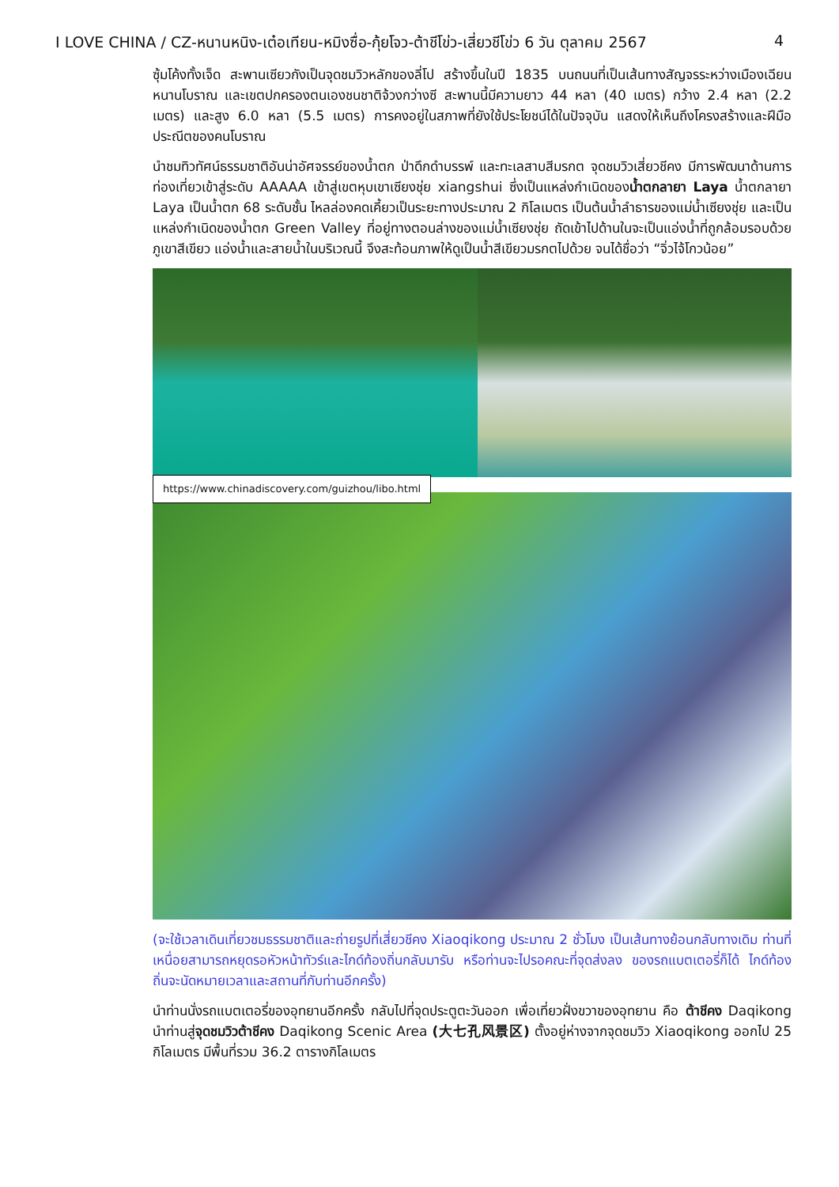I LOVE CHINA / CZ-หนานหนิง-เต๋อเทียน-หมิงซื่อ-กุ้ยโจว-ต้าชีโข่ว-เสี่ยวชีโข่ว 6 วัน ตุลาคม 2567 4
ซุ้มโค้งทั้งเจ็ด สะพานเซียวกังเป็นจุดชมวิวหลักของลี่โป สร้างขึ้นในปี 1835 บนถนนที่เป็นเส้นทางสัญจรระหว่างเมืองเฉียนหนานโบราณ และเขตปกครองตนเองชนชาติจ้วงกว่างซี สะพานนี้มีความยาว 44 หลา (40 เมตร) กว้าง 2.4 หลา (2.2 เมตร) และสูง 6.0 หลา (5.5 เมตร) การคงอยู่ในสภาพที่ยังใช้ประโยชน์ได้ในปัจจุบัน แสดงให้เห็นถึงโครงสร้างและฝีมือประณีตของคนโบราณ
นำชมทิวทัศน์ธรรมชาติอันน่าอัศจรรย์ของน้ำตก ป่าดึกดำบรรพ์ และทะเลสาบสีมรกต จุดชมวิวเสี่ยวชีคง มีการพัฒนาด้านการท่องเที่ยวเข้าสู่ระดับ AAAAA เข้าสู่เขตหุบเขาเซียงชุ่ย xiangshui ซึ่งเป็นแหล่งกำเนิดของน้ำตกลายา Laya น้ำตกลายา Laya เป็นน้ำตก 68 ระดับชั้น ไหลล่องคดเคี้ยวเป็นระยะทางประมาณ 2 กิโลเมตร เป็นต้นน้ำลำธารของแม่น้ำเซียงชุ่ย และเป็นแหล่งกำเนิดของน้ำตก Green Valley ที่อยู่ทางตอนล่างของแม่น้ำเซียงชุ่ย ถัดเข้าไปด้านในจะเป็นแอ่งน้ำที่ถูกล้อมรอบด้วยภูเขาสีเขียว แอ่งน้ำและสายน้ำในบริเวณนี้ จึงสะท้อนภาพให้ดูเป็นน้ำสีเขียวมรกตไปด้วย จนได้ชื่อว่า “จิ่วไจ้โกวน้อย”
https://www.chinadiscovery.com/guizhou/libo.html
(จะใช้เวลาเดินเที่ยวชมธรรมชาติและถ่ายรูปที่เสี่ยวชีคง Xiaoqikong ประมาณ 2 ชั่วโมง เป็นเส้นทางย้อนกลับทางเดิม ท่านที่เหนื่อยสามารถหยุดรอหัวหน้าทัวร์และไกด์ท้องถิ่นกลับมารับ หรือท่านจะไปรอคณะที่จุดส่งลง ของรถแบตเตอรี่ก็ได้ ไกด์ท้องถิ่นจะนัดหมายเวลาและสถานที่กับท่านอีกครั้ง)
นำท่านนั่งรถแบตเตอรี่ของอุทยานอีกครั้ง กลับไปที่จุดประตูตะวันออก เพื่อเที่ยวฝั่งขวาของอุทยาน คือ ต้าชีคง Daqikong นำท่านสู่จุดชมวิวต้าชีคง Daqikong Scenic Area (大七孔风景区) ตั้งอยู่ห่างจากจุดชมวิว Xiaoqikong ออกไป 25 กิโลเมตร มีพื้นที่รวม 36.2 ตารางกิโลเมตร